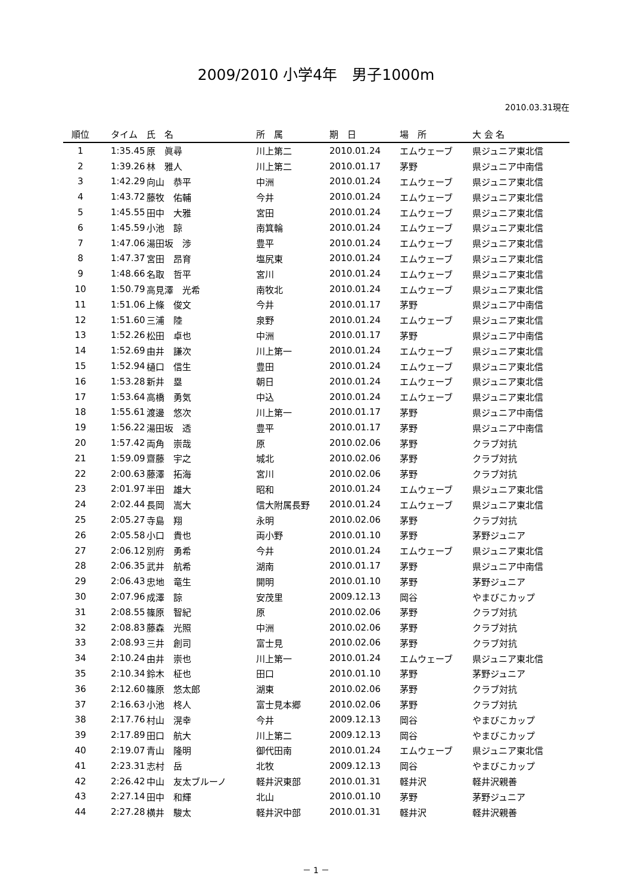2009/2010 小学4年　男子1000m
2010.03.31現在
| 順位 | タイム | 氏 名 | 所 属 | 期 日 | 場 所 | 大 会 名 |
| --- | --- | --- | --- | --- | --- | --- |
| 1 | 1:35.45 | 原 眞尋 | 川上第二 | 2010.01.24 | エムウェーブ | 県ジュニア東北信 |
| 2 | 1:39.26 | 林 雅人 | 川上第二 | 2010.01.17 | 茅野 | 県ジュニア中南信 |
| 3 | 1:42.29 | 向山 恭平 | 中洲 | 2010.01.24 | エムウェーブ | 県ジュニア東北信 |
| 4 | 1:43.72 | 藤牧 佑輔 | 今井 | 2010.01.24 | エムウェーブ | 県ジュニア東北信 |
| 5 | 1:45.55 | 田中 大雅 | 宮田 | 2010.01.24 | エムウェーブ | 県ジュニア東北信 |
| 6 | 1:45.59 | 小池 諒 | 南箕輪 | 2010.01.24 | エムウェーブ | 県ジュニア東北信 |
| 7 | 1:47.06 | 湯田坂 渉 | 豊平 | 2010.01.24 | エムウェーブ | 県ジュニア東北信 |
| 8 | 1:47.37 | 宮田 昂育 | 塩尻東 | 2010.01.24 | エムウェーブ | 県ジュニア東北信 |
| 9 | 1:48.66 | 名取 哲平 | 宮川 | 2010.01.24 | エムウェーブ | 県ジュニア東北信 |
| 10 | 1:50.79 | 高見澤 光希 | 南牧北 | 2010.01.24 | エムウェーブ | 県ジュニア東北信 |
| 11 | 1:51.06 | 上條 俊文 | 今井 | 2010.01.17 | 茅野 | 県ジュニア中南信 |
| 12 | 1:51.60 | 三浦 陸 | 泉野 | 2010.01.24 | エムウェーブ | 県ジュニア東北信 |
| 13 | 1:52.26 | 松田 卓也 | 中洲 | 2010.01.17 | 茅野 | 県ジュニア中南信 |
| 14 | 1:52.69 | 由井 謙次 | 川上第一 | 2010.01.24 | エムウェーブ | 県ジュニア東北信 |
| 15 | 1:52.94 | 樋口 信生 | 豊田 | 2010.01.24 | エムウェーブ | 県ジュニア東北信 |
| 16 | 1:53.28 | 新井 塁 | 朝日 | 2010.01.24 | エムウェーブ | 県ジュニア東北信 |
| 17 | 1:53.64 | 高橋 勇気 | 中込 | 2010.01.24 | エムウェーブ | 県ジュニア東北信 |
| 18 | 1:55.61 | 渡邊 悠次 | 川上第一 | 2010.01.17 | 茅野 | 県ジュニア中南信 |
| 19 | 1:56.22 | 湯田坂 透 | 豊平 | 2010.01.17 | 茅野 | 県ジュニア中南信 |
| 20 | 1:57.42 | 両角 崇哉 | 原 | 2010.02.06 | 茅野 | クラブ対抗 |
| 21 | 1:59.09 | 齋藤 宇之 | 城北 | 2010.02.06 | 茅野 | クラブ対抗 |
| 22 | 2:00.63 | 藤澤 拓海 | 宮川 | 2010.02.06 | 茅野 | クラブ対抗 |
| 23 | 2:01.97 | 半田 雄大 | 昭和 | 2010.01.24 | エムウェーブ | 県ジュニア東北信 |
| 24 | 2:02.44 | 長岡 嵩大 | 信大附属長野 | 2010.01.24 | エムウェーブ | 県ジュニア東北信 |
| 25 | 2:05.27 | 寺島 翔 | 永明 | 2010.02.06 | 茅野 | クラブ対抗 |
| 26 | 2:05.58 | 小口 貴也 | 両小野 | 2010.01.10 | 茅野 | 茅野ジュニア |
| 27 | 2:06.12 | 別府 勇希 | 今井 | 2010.01.24 | エムウェーブ | 県ジュニア東北信 |
| 28 | 2:06.35 | 武井 航希 | 湖南 | 2010.01.17 | 茅野 | 県ジュニア中南信 |
| 29 | 2:06.43 | 忠地 竜生 | 開明 | 2010.01.10 | 茅野 | 茅野ジュニア |
| 30 | 2:07.96 | 成澤 諒 | 安茂里 | 2009.12.13 | 岡谷 | やまびこカップ |
| 31 | 2:08.55 | 篠原 智紀 | 原 | 2010.02.06 | 茅野 | クラブ対抗 |
| 32 | 2:08.83 | 藤森 光照 | 中洲 | 2010.02.06 | 茅野 | クラブ対抗 |
| 33 | 2:08.93 | 三井 創司 | 富士見 | 2010.02.06 | 茅野 | クラブ対抗 |
| 34 | 2:10.24 | 由井 崇也 | 川上第一 | 2010.01.24 | エムウェーブ | 県ジュニア東北信 |
| 35 | 2:10.34 | 鈴木 柾也 | 田口 | 2010.01.10 | 茅野 | 茅野ジュニア |
| 36 | 2:12.60 | 篠原 悠太郎 | 湖東 | 2010.02.06 | 茅野 | クラブ対抗 |
| 37 | 2:16.63 | 小池 柊人 | 富士見本郷 | 2010.02.06 | 茅野 | クラブ対抗 |
| 38 | 2:17.76 | 村山 滉幸 | 今井 | 2009.12.13 | 岡谷 | やまびこカップ |
| 39 | 2:17.89 | 田口 航大 | 川上第二 | 2009.12.13 | 岡谷 | やまびこカップ |
| 40 | 2:19.07 | 青山 隆明 | 御代田南 | 2010.01.24 | エムウェーブ | 県ジュニア東北信 |
| 41 | 2:23.31 | 志村 岳 | 北牧 | 2009.12.13 | 岡谷 | やまびこカップ |
| 42 | 2:26.42 | 中山 友太ブルーノ | 軽井沢東部 | 2010.01.31 | 軽井沢 | 軽井沢親善 |
| 43 | 2:27.14 | 田中 和輝 | 北山 | 2010.01.10 | 茅野 | 茅野ジュニア |
| 44 | 2:27.28 | 横井 駿太 | 軽井沢中部 | 2010.01.31 | 軽井沢 | 軽井沢親善 |
－ 1 －